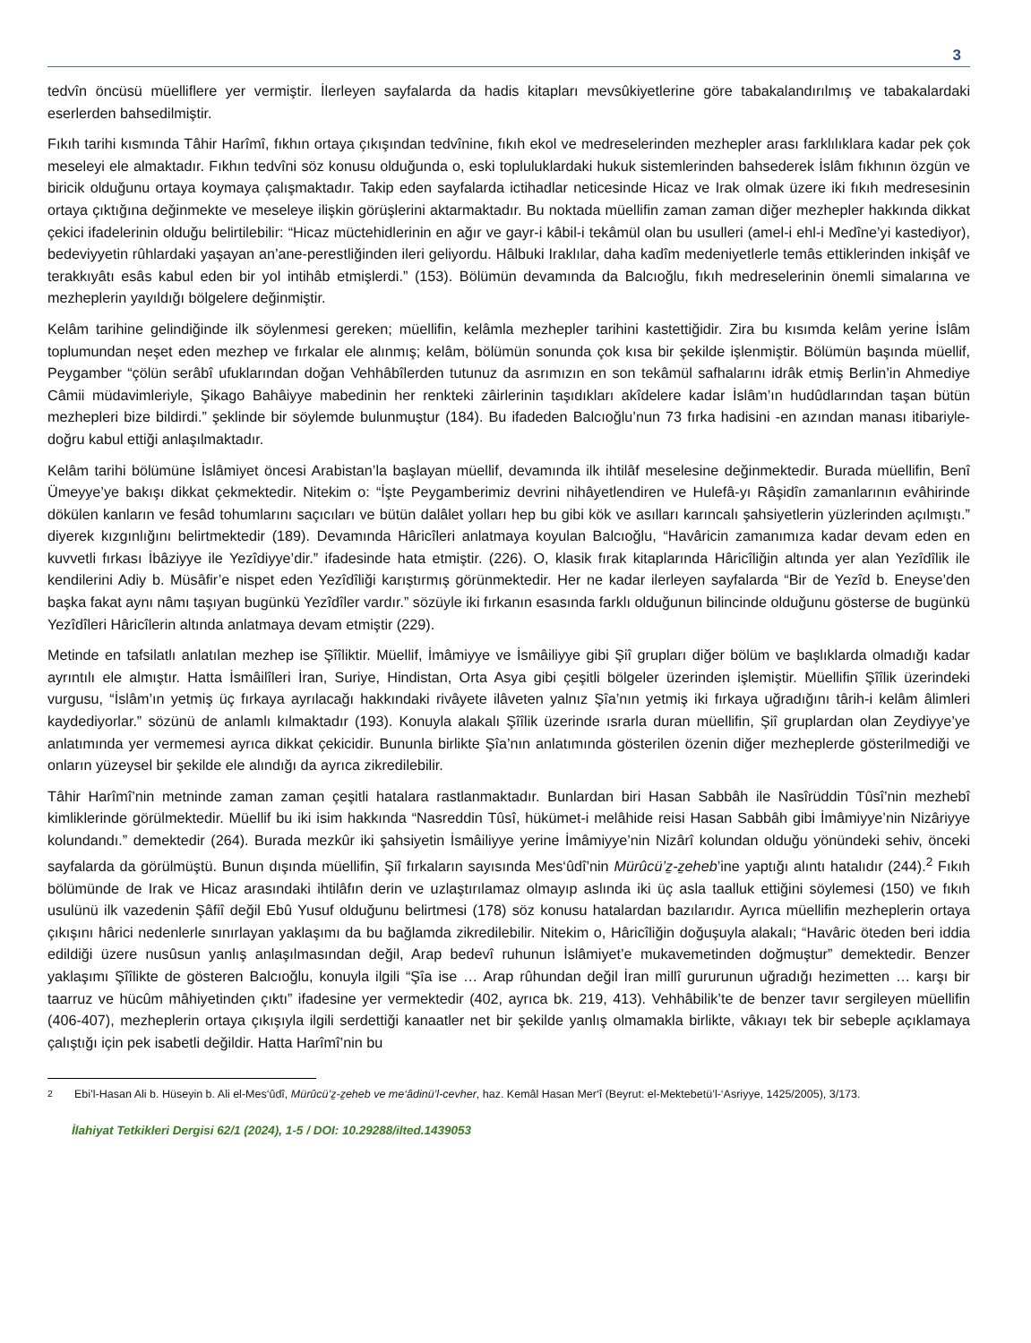3
tedvîn öncüsü müelliflere yer vermiştir. İlerleyen sayfalarda da hadis kitapları mevsûkiyetlerine göre tabakalandırılmış ve tabakalardaki eserlerden bahsedilmiştir.
Fıkıh tarihi kısmında Tâhir Harîmî, fıkhın ortaya çıkışından tedvînine, fıkıh ekol ve medreselerinden mezhepler arası farklılıklara kadar pek çok meseleyi ele almaktadır. Fıkhın tedvîni söz konusu olduğunda o, eski topluluklardaki hukuk sistemlerinden bahsederek İslâm fıkhının özgün ve biricik olduğunu ortaya koymaya çalışmaktadır. Takip eden sayfalarda ictihadlar neticesinde Hicaz ve Irak olmak üzere iki fıkıh medresesinin ortaya çıktığına değinmekte ve meseleye ilişkin görüşlerini aktarmaktadır. Bu noktada müellifin zaman zaman diğer mezhepler hakkında dikkat çekici ifadelerinin olduğu belirtilebilir: “Hicaz müctehidlerinin en ağır ve gayr-i kâbil-i tekâmül olan bu usulleri (amel-i ehl-i Medîne’yi kastediyor), bedeviyyetin rûhlardaki yaşayan an’ane-perestliğinden ileri geliyordu. Hâlbuki Iraklılar, daha kadîm medeniyetlerle temâs ettiklerinden inkişâf ve terakkıyâtı esâs kabul eden bir yol intihâb etmişlerdi.” (153). Bölümün devamında da Balcıoğlu, fıkıh medreselerinin önemli simalarına ve mezheplerin yayıldığı bölgelere değinmiştir.
Kelâm tarihine gelindiğinde ilk söylenmesi gereken; müellifin, kelâmla mezhepler tarihini kastettiğidir. Zira bu kısımda kelâm yerine İslâm toplumundan neşet eden mezhep ve fırkalar ele alınmış; kelâm, bölümün sonunda çok kısa bir şekilde işlenmiştir. Bölümün başında müellif, Peygamber “çölün serâbî ufuklarından doğan Vehhâbîlerden tutunuz da asrımızın en son tekâmül safhalarını idrâk etmiş Berlin’in Ahmediye Câmii müdavimleriyle, Şikago Bahâiyye mabedinin her renkteki zâirlerinin taşıdıkları akîdelere kadar İslâm’ın hudûdlarından taşan bütün mezhepleri bize bildirdi.” şeklinde bir söylemde bulunmuştur (184). Bu ifadeden Balcıoğlu’nun 73 fırka hadisini -en azından manası itibariyle- doğru kabul ettiği anlaşılmaktadır.
Kelâm tarihi bölümüne İslâmiyet öncesi Arabistan’la başlayan müellif, devamında ilk ihtilâf meselesine değinmektedir. Burada müellifin, Benî Ümeyye’ye bakışı dikkat çekmektedir. Nitekim o: “İşte Peygamberimiz devrini nihâyetlendiren ve Hulefâ-yı Râşidîn zamanlarının evâhirinde dökülen kanların ve fesâd tohumlarını saçıcıları ve bütün dalâlet yolları hep bu gibi kök ve asılları karıncalı şahsiyetlerin yüzlerinden açılmıştı.” diyerek kızgınlığını belirtmektedir (189). Devamında Hâricîleri anlatmaya koyulan Balcıoğlu, “Havâricin zamanımıza kadar devam eden en kuvvetli fırkası İbâziyye ile Yezîdiyye’dir.” ifadesinde hata etmiştir. (226). O, klasik fırak kitaplarında Hâricîliğin altında yer alan Yezîdîlik ile kendilerini Adiy b. Müsâfir’e nispet eden Yezîdîliği karıştırmış görünmektedir. Her ne kadar ilerleyen sayfalarda “Bir de Yezîd b. Eneyse’den başka fakat aynı nâmı taşıyan bugünkü Yezîdîler vardır.” sözüyle iki fırkanın esasında farklı olduğunun bilincinde olduğunu gösterse de bugünkü Yezîdîleri Hâricîlerin altında anlatmaya devam etmiştir (229).
Metinde en tafsilatlı anlatılan mezhep ise Şîîliktir. Müellif, İmâmiyye ve İsmâiliyye gibi Şiî grupları diğer bölüm ve başlıklarda olmadığı kadar ayrıntılı ele almıştır. Hatta İsmâilîleri İran, Suriye, Hindistan, Orta Asya gibi çeşitli bölgeler üzerinden işlemiştir. Müellifin Şîîlik üzerindeki vurgusu, “İslâm’ın yetmiş üç fırkaya ayrılacağı hakkındaki rivâyete ilâveten yalnız Şîa’nın yetmiş iki fırkaya uğradığını târih-i kelâm âlimleri kaydediyorlar.” sözünü de anlamlı kılmaktadır (193). Konuyla alakalı Şîîlik üzerinde ısrarla duran müellifin, Şiî gruplardan olan Zeydiyye’ye anlatımında yer vermemesi ayrıca dikkat çekicidir. Bununla birlikte Şîa’nın anlatımında gösterilen özenin diğer mezheplerde gösterilmediği ve onların yüzeysel bir şekilde ele alındığı da ayrıca zikredilebilir.
Tâhir Harîmî’nin metninde zaman zaman çeşitli hatalara rastlanmaktadır. Bunlardan biri Hasan Sabbâh ile Nasîrüddin Tûsî’nin mezhebî kimliklerinde görülmektedir. Müellif bu iki isim hakkında “Nasreddin Tûsî, hükümet-i melâhide reisi Hasan Sabbâh gibi İmâmiyye’nin Nizâriyye kolundandı.” demektedir (264). Burada mezkûr iki şahsiyetin İsmâiliyye yerine İmâmiyye’nin Nizârî kolundan olduğu yönündeki sehiv, önceki sayfalarda da görülmüştü. Bunun dışında müellifin, Şiî fırkaların sayısında Mes‘ûdî’nin Mürûcü’z̠-z̠eheb’ine yaptığı alıntı hatalıdır (244).<sup>2</sup> Fıkıh bölümünde de Irak ve Hicaz arasındaki ihtilâfın derin ve uzlaştırılamaz olmayıp aslında iki üç asla taalluk ettiğini söylemesi (150) ve fıkıh usulünü ilk vazedenin Şâfiî değil Ebû Yusuf olduğunu belirtmesi (178) söz konusu hatalardan bazılarıdır. Ayrıca müellifin mezheplerin ortaya çıkışını hârici nedenlerle sınırlayan yaklaşımı da bu bağlamda zikredilebilir. Nitekim o, Hâricîliğin doğuşuyla alakalı; “Havâric öteden beri iddia edildiği üzere nusûsun yanlış anlaşılmasından değil, Arap bedevî ruhunun İslâmiyet’e mukavemetinden doğmuştur” demektedir. Benzer yaklaşımı Şîîlikte de gösteren Balcıoğlu, konuyla ilgili “Şîa ise … Arap rûhundan değil İran millî gururunun uğradığı hezimetten … karşı bir taarruz ve hücûm mâhiyetinden çıktı” ifadesine yer vermektedir (402, ayrıca bk. 219, 413). Vehhâbilik’te de benzer tavır sergileyen müellifin (406-407), mezheplerin ortaya çıkışıyla ilgili serdettiği kanaatler net bir şekilde yanlış olmamakla birlikte, vâkıayı tek bir sebeple açıklamaya çalıştığı için pek isabetli değildir. Hatta Harîmî’nin bu
<sup>2</sup> Ebi’l-Hasan Ali b. Hüseyin b. Ali el-Mes‘ûdî, Mürûcü’z̠-z̠eheb ve me‘âdinü’l-cevher, haz. Kemâl Hasan Mer‘î (Beyrut: el-Mektebetü’l-‘Asriyye, 1425/2005), 3/173.
İlahiyat Tetkikleri Dergisi 62/1 (2024), 1-5 / DOI: 10.29288/ilted.1439053